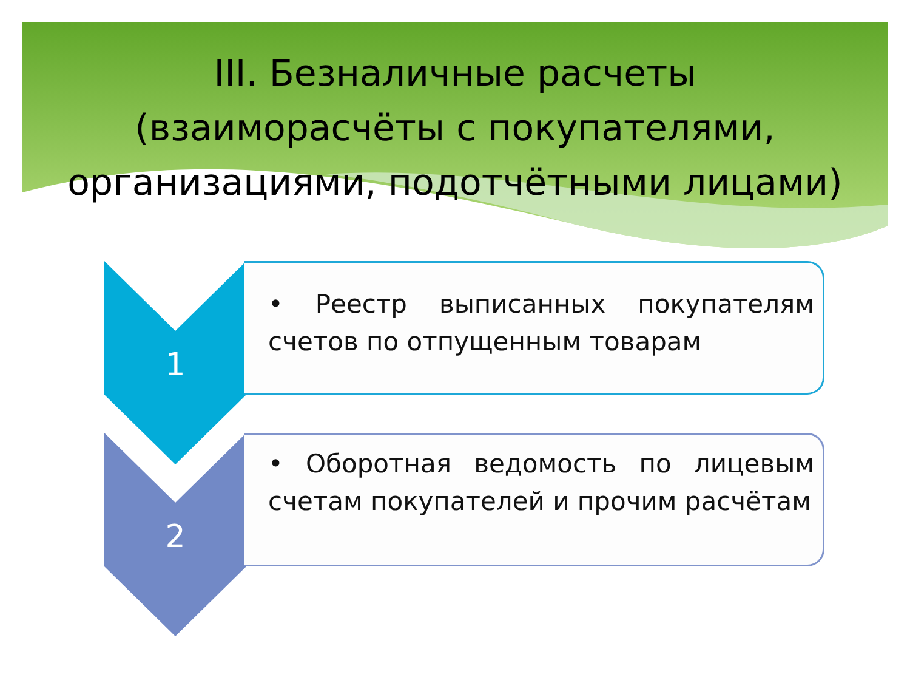III. Безналичные расчеты
(взаиморасчёты с покупателями,
организациями, подотчётными лицами)
1
• Реестр выписанных покупателям счетов по отпущенным товарам
2
• Оборотная ведомость по лицевым счетам покупателей и прочим расчётам